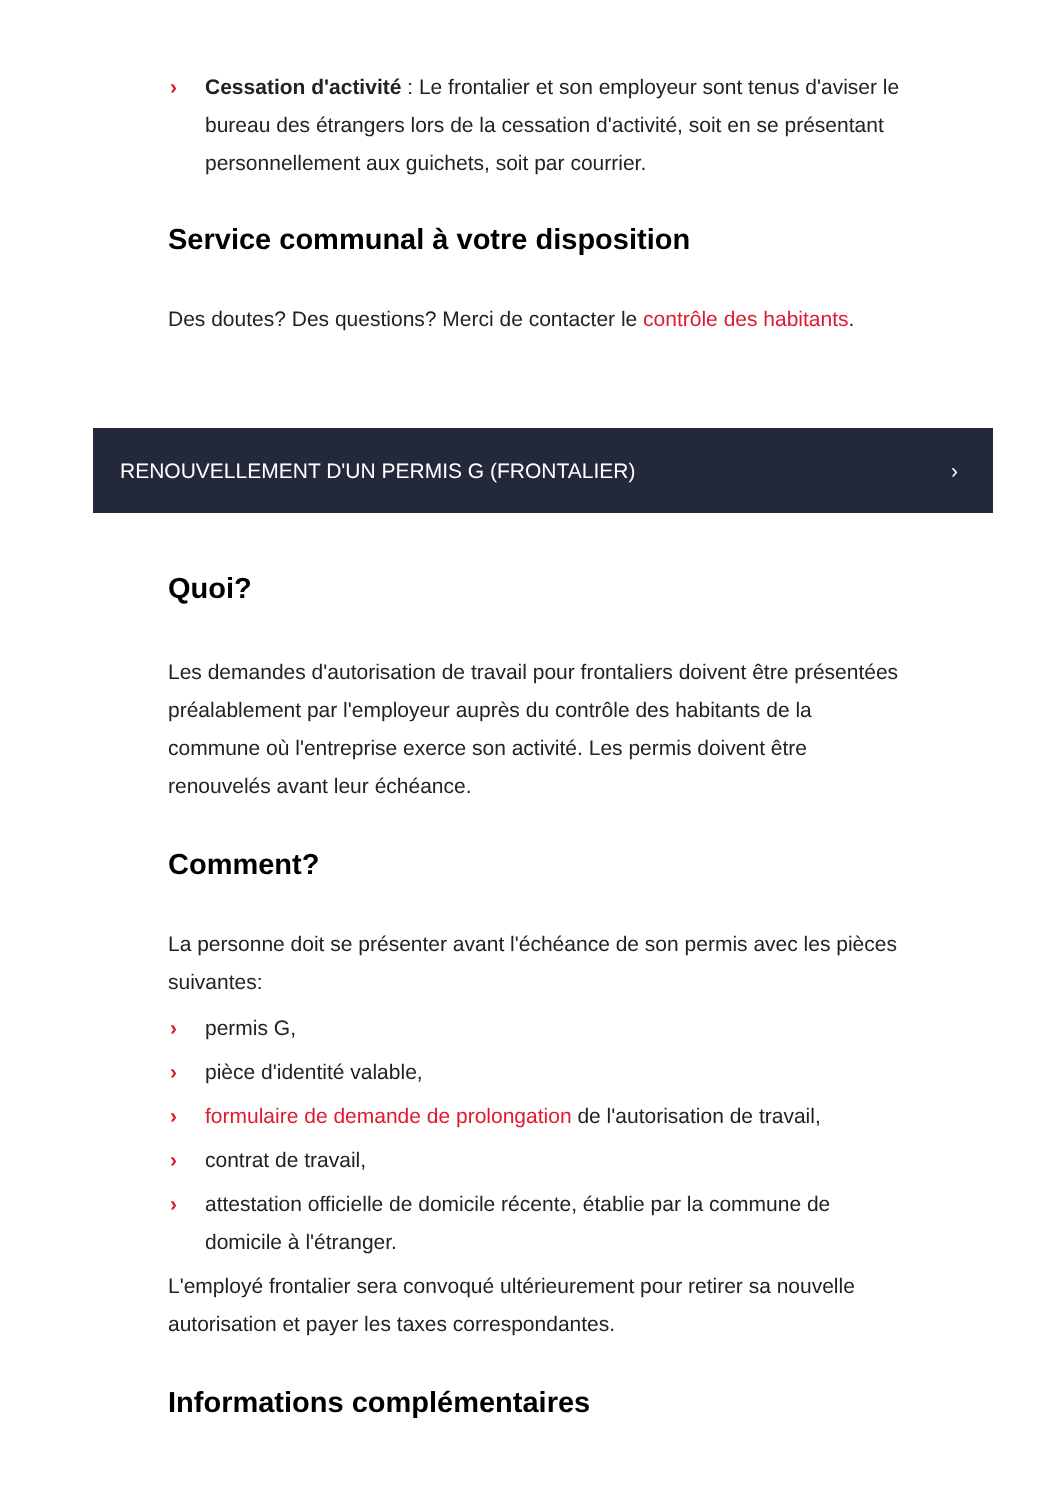› Cessation d'activité : Le frontalier et son employeur sont tenus d'aviser le bureau des étrangers lors de la cessation d'activité, soit en se présentant personnellement aux guichets, soit par courrier.
Service communal à votre disposition
Des doutes? Des questions? Merci de contacter le contrôle des habitants.
RENOUVELLEMENT D'UN PERMIS G (FRONTALIER) ›
Quoi?
Les demandes d'autorisation de travail pour frontaliers doivent être présentées préalablement par l'employeur auprès du contrôle des habitants de la commune où l'entreprise exerce son activité. Les permis doivent être renouvelés avant leur échéance.
Comment?
La personne doit se présenter avant l'échéance de son permis avec les pièces suivantes:
› permis G,
› pièce d'identité valable,
› formulaire de demande de prolongation de l'autorisation de travail,
› contrat de travail,
› attestation officielle de domicile récente, établie par la commune de domicile à l'étranger.
L'employé frontalier sera convoqué ultérieurement pour retirer sa nouvelle autorisation et payer les taxes correspondantes.
Informations complémentaires